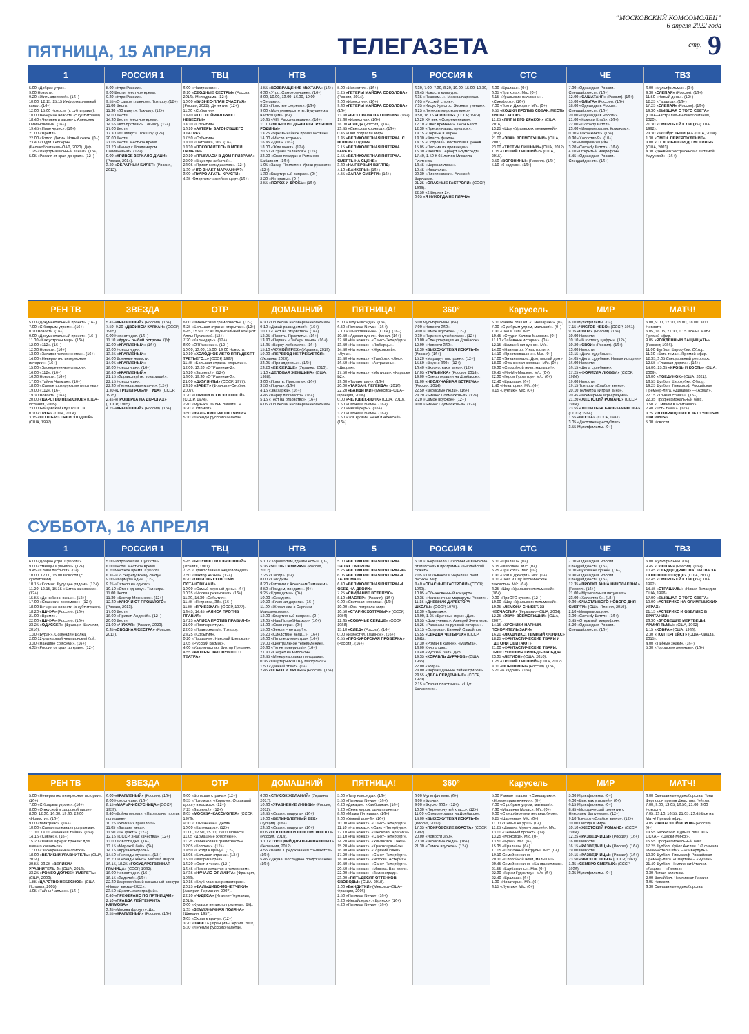ПЯТНИЦА, 15 АПРЕЛЯ
ТЕЛЕГАЗЕТА
“МОСКОВСКИЙ КОМСОМОЛЕЦ”
6 апреля 2022 года
стр. 9
1
5.00 «Доброе утро».
9.00 Новости.
9.20 «Жить здорово!». (16+)
10.00, 12.15, 15.15 Информационный канал. (16+)
12.00, 15.00 Новости (с субтитрами).
18.00 Вечерние новости (с субтитрами).
18.40 «Человек и закон» с Алексеем Пиманововым. (16+)
19.45 «Поле чудес». (16+)
21.00 «Время».
22.00 «Голос. Дети». Новый сезон. (0+)
23.40 «Одри Хепберн» (Великобритания–ОАЭ, 2020). Д/ф.
1.25 «Информационный канал». (16+)
5.05 «Россия от края до края». (12+)
РОССИЯ 1
5.00 «Утро России».
9.00 Вести. Местное время.
9.30 «Утро России».
9.55 «О самом главном». Ток-шоу. (12+)
11.00 Вести.
11.30 «60 минут». Ток-шоу. (12+)
14.00 Вести.
14.30 Вести. Местное время.
14.55 «Кто против?». Ток-шоу. (12+)
17.00 Вести.
17.30 «60 минут». Ток-шоу. (12+)
20.00 Вести.
21.05 Вести. Местное время.
21.20 «Вечер с Владимиром Соловьевым». (12+)
0.00 «КРИВОЕ ЗЕРКАЛО ДУШИ» (Россия, 2014).
3.20 «ОБРАТНЫЙ БИЛЕТ» (Россия, 2012).
ТВЦ
6.00 «Настроение».
8.10 «СВОДНЫЕ СЕСТРЫ» (Россия, 2016). Мелодрама. (12+)
10.00 «БИЗНЕС-ПЛАН СЧАСТЬЯ» (Россия, 2022). Детектив. (12+)
11.30 «События».
13.40 «КТО ПОЙМАЛ БУКЕТ НЕВЕСТЫ»
14.30 «События».
16.10 «АКТЕРЫ ЗАТОНУВШЕГО ТЕАТРА»
17.50 «События».
18.10 «Петровка, 38». (16+)
18.30 «ПОКОПАЙТЕСЬ В МОЕЙ ПАМЯТИ»
20.10 «ПРИГЛАСИ В ДОМ ПРИЗРАКА»
22.00 «В центре событий».
23.05 «Приют комедиантов». (12+)
1.30 «ЧТО ЗНАЕТ МАРИАННА?»
3.00 «ПУАРО АГАТЫ КРИСТИ»
4.35 Юмористический концерт. (16+)
НТВ
4.55 «ВОЗВРАЩЕНИЕ МУХТАРА» (16+)
6.30 «Утро. Самое лучшее». (16+)
8.00, 10.00, 13.00, 16.00, 19.00 «Сегодня».
8.25 «Простые секреты». (16+)
9.00 «Мои университеты. Будущее за настоящим». (6+)
10.35 «ЧП. Расследование». (16+)
11.10 «МОРСКИЕ ДЬЯВОЛЫ. РУБЕЖИ РОДИНЫ»
13.25 «Чрезвычайное происшествие».
14.00 «Место встречи».
16.45 «ДНК». (16+)
18.00 «Жди меня». (12+)
20.50 «Страна талантов». (12+)
23.20 «Своя правда» с Романом Бабаяном. (16+)
1.05 «Захар Прилепин. Уроки русского». (12+)
1.30 «Квартирный вопрос». (0+)
2.20 «Их нравы». (0+)
2.55 «ПОРОХ И ДРОБЬ» (16+)
5
5.00 «Известия». (16+)
5.25 «ГЕТЕРЫ МАЙОРА СОКОЛОВА» (Россия, 2014).
9.00 «Известия». (16+)
9.30 «ГЕТЕРЫ МАЙОРА СОКОЛОВА» (16+)
13.30 «БЕЗ ПРАВА НА ОШИБКУ» (16+)
17.30 «Известия». (16+)
18.00 «СЛЕД» (Россия). (16+)
23.45 «Светская хроника». (16+)
0.45 «Они потрясли мир».
1.35 «ВЕЛИКОЛЕПНАЯ ПЯТЕРКА. С НОВЫМ ГОДОМ»
2.15 «ВЕЛИКОЛЕПНАЯ ПЯТЕРКА. ГАРАЖ»
2.55 «ВЕЛИКОЛЕПНАЯ ПЯТЕРКА. СМЕРТЬ НА СЦЕНЕ»
3.30 «НА ПЕРВЫЙ ВЗГЛЯД»
4.10 «БАЙКЕРЫ» (16+)
4.45 «ЗАПАХ СМЕРТИ» (16+)
РОССИЯ К
6.30, 7.00, 7.30, 8.20, 10.00, 15.00, 19.30, 23.45 Новости культуры.
6.35 «Пешком...». Москва парковая.
7.05 «Русский стиль».
7.35 «Иисус Христос. Жизнь и учение».
8.25 «Легенды мирового кино».
8.50, 16.15 «ЛИВЕНЬ» (СССР, 1979).
10.20 XX век. «Современники».
12.10 «Цвет времени». Леон Бакст.
12.30 «Предки наших предков».
13.15 «Первые в мире».
13.30 «Власть факта».
14.15 «Острова». Ростислав Юренев.
15.05 «Письма из провинции».
15.30 «Энигма. Герберт Блумстедт».
17.40, 1.50 К 65-летию Михаила Плетнева.
18.45 «Царская ложа».
19.45 «Искатели».
20.30 «Линия жизни». Алексей Варламов.
21.25 «ОПАСНЫЕ ГАСТРОЛИ» (СССР, 1969).
22.50 «2 Верник 2».
0.05 «Я НИКОГДА НЕ ПЛАЧУ»
СТС
6.00 «Ералаш». (0+)
6.05 «Три кота». М/с. (0+)
6.15 «Уральские пельмени». «Смехbook». (16+)
7.00 «Том и Джерри». М/с. (0+)
9.55 «КОШКИ ПРОТИВ СОБАК. МЕСТЬ КИТТИ ГАЛОР»
11.25 «ПИТ И ЕГО ДРАКОН» (США, 2016).
13.25 «Шоу «Уральских пельменей». (16+)
21.00 «ЭВАН ВСЕМОГУЩИЙ» (США, 2007).
23.00 «ТРЕТИЙ ЛИШНИЙ» (США, 2012).
1.05 «ТРЕТИЙ ЛИШНИЙ-2» (США, 2015).
2.50 «ВОРОНИНЫ» (Россия). (16+)
5.10 «6 кадров». (16+)
ЧЕ
7.00 «Однажды в России. Спецдайджест». (16+)
12.00 «САШАТАНЯ» (Россия). (16+)
15.00 «ОЛЬГА» (Россия). (16+)
18.00 «Однажды в России. Спецдайджест». (16+)
20.00 «Однажды в России».
21.00 «Комеди Клаб». (16+)
22.00 «Comedy Баттл».
23.00 «Импровизация. Команды».
0.00 «Такое кино!». (16+)
0.30 «Холостяк-9». (18+)
1.50 «Импровизация».
3.20 «Comedy Баттл». (16+)
4.10 «Открытый микрофон».
5.45 «Однажды в России. Спецдайджест». (16+)
ТВ3
6.00 «Мультфильмы». (0+)
9.30 «СЛЕПАЯ» (Россия). (16+)
11.50 «Новый день». (12+)
12.25 «Гадалка». (16+)
17.25 «СЛЕПАЯ» (Россия). (16+)
19.30 «БЫВШАЯ С ТОГО СВЕТА» (США–Австралия–Великобритания, 2020).
21.30 «СМЕРТЬ ЕЙ К ЛИЦУ» (США, 1992).
23.30 «БЛЭЙД: ТРОИЦА» (США, 2004).
1.30 «ОМЕН. ПЕРЕРОЖДЕНИЕ»
3.00 «ОТ КОЛЫБЕЛИ ДО МОГИЛЫ» (США, 2003).
4.30 «Дневник экстрасенса с Фатимой Хадуевой». (16+)
РЕН ТВ
5.00 «Документальный проект». (16+)
7.00 «С бодрым утром!». (16+)
8.30 Новости. (16+)
9.00 «Документальный проект». (16+)
11.00 «Как устроен мир». (16+)
12.00 «112». (16+)
12.30 Новости. (16+)
13.00 «Загадки человечества». (16+)
14.00 «Невероятно интересные истории». (16+)
15.00 «Засекреченные списки».
16.00 «112». (16+)
16.30 Новости. (16+)
17.00 «Тайны Чапман». (16+)
18.00 «Самые шокирующие гипотезы».
19.00 «112». (16+)
19.30 Новости. (16+)
20.00 «ЦАРСТВО НЕБЕСНОЕ» (США–Испания, 2005).
23.00 Бойцовский клуб РЕН ТВ.
0.30 «ТРОЯ» (США, 2004).
3.15 «ОГОНЬ ИЗ ПРЕИСПОДНЕЙ» (США, 1997).
ЗВЕЗДА
5.45 «КРАПЛЕНЫЙ» (Россия). (16+)
7.50, 9.20 «ДВОЙНОЙ КАПКАН» (СССР, 1985).
9.00 Новости дня. (16+)
11.10 «Урук – рыбий остров». Д/ф.
12.00 «КРАПЛЕНЫЙ» (16+)
13.00 Новости дня.
13.25 «КРАПЛЕНЫЙ»
14.00 Военные новости.
14.05 «КРАПЛЕНЫЙ»
18.00 Новости дня. (16+)
18.40 «КРАПЛЕНЫЙ»
21.15 «Здравствуйте, товарищи!».
22.15 Новости дня.
22.30 «Легендарные матчи». (12+)
1.30 «СТРЕЛЫ РОБИН ГУДА» (СССР, 1975).
2.45 «ПРОВЕРКА НА ДОРОГАХ» (СССР, 1985).
4.25 «КРАПЛЕНЫЙ» (Россия). (16+)
ОТР
6.00 «Финансовая грамотность». (12+)
6.25 «Большая страна: открытие». (12+)
6.45, 15.50, 22.40 Музыкальный концерт Аллы Пугачевой. (12+)
7.20 «Календарь». (12+)
8.00 «ОТРажение». (12+)
10.00, 13.00, 15.00, 19.00 Новости.
10.10 «ХОЛОДНОЕ ЛЕТО ПЯТЬДЕСЯТ ТРЕТЬЕГО...» (СССР, 1987).
11.45 «Большая страна: открытие».
12.00, 13.20 «ОТРажение-2».
16.20 «За дело!». (12+)
18.00, 19.30 «ОТРажение-3».
21.00 «ДУЭЛЯНТЫ» (СССР, 1977).
23.10 «ЗАВЕТ» (Франция–Сербия, 2007).
1.20 «ОТРОКИ ВО ВСЕЛЕННОЙ» (СССР, 1974).
2.40 «Музыка. Фильм памяти...».
3.20 «Потомки».
3.50 «ФАЛЬШИВО-МОНЕТЧИКИ»
5.30 «Легенды русского балета».
ДОМАШНИЙ
6.30 «По делам несовершеннолетних».
9.10 «Давай разведемся!». (16+)
10.10 «Тест на отцовство». (16+)
12.25 «Понять. Простить». (16+)
13.30 «Порча». «Забери меня». (16+)
14.35 «Верну любимого». (16+)
15.10 «ЧУЖОЙ ГРЕХ» (Украина, 2019).
19.00 «ПЕРЕВОД НЕ ТРЕБУЕТСЯ» (Украина, 2020).
23.05 «Про здоровье». (16+)
23.20 «ЕЕ СЕРДЦЕ» (Украина, 2010).
1.10 «ДЕЛОВАЯ ЖЕНЩИНА» (США, 1988).
3.00 «Понять. Простить». (16+)
3.50 «Порча». (16+)
4.15 «Знахарка». (16+)
4.45 «Верну любимого». (16+)
5.15 «Тест на отцовство». (16+)
6.05 «По делам несовершеннолетних».
ПЯТНИЦА!
5.00 «Тату навсегда». (16+)
6.40 «Пятница News». (16+)
7.10 «Зачарованные». (США). (16+)
10.40 «Адская кухня». Финал. (16+)
12.40 «На ножах». «Санкт-Петербург».
13.40 «На ножах». «Люберцы».
14.40 «На ножах». «Жуковский». «Луна».
15.40 «На ножах». «Тамбов». «Лес».
16.50 «На ножах». «Астрахань». «Дворик».
17.50 «На ножах». «Мытищи». «Караоке Б2».
19.00 «Талант шоу». (16+)
20.00 «ТАРЗАН. ЛЕГЕНДА» (2016).
22.20 «БАНДИТКИ» (Мексика–США–Франция, 2006).
0.00 «ЧЕЛОВЕК-ВОЛК» (США, 2010).
1.50 «Пятница News». (16+)
2.20 «Инсайдеры». (16+)
3.20 «Пятница News». (16+)
3.50 «Зов крови». «Аня и Алексей». (16+)
360°
6.00 Мультфильмы. (6+)
7.00 «Новости 360».
9.00 «Самое вкусное». (12+)
9.30 «Перевернутый класс». (12+)
10.00 «Спецоперация на Донбассе».
12.00 «Новости 360».
12.30 «ВЫХОЖУ ТЕБЯ ИСКАТЬ-2» (Россия). (16+)
15.20 «Маршрут построен». (12+)
15.50 «Вкусно 360». (12+)
16.40 «Вкусно, как в кино». (12+)
17.05 «ТАЛЬНИКА» (Россия, 2014).
19.00 «Спецоперация на Донбассе».
21.00 «НЕСЛУЧАЙНАЯ ВСТРЕЧА» (Россия, 2014).
22.50 «Взрослые люди». (16+)
23.20 «Бизнес Подмосковья». (12+)
2.20 «Самое вкусное». (12+)
3.00 «Бизнес Подмосковья». (12+)
Карусель
5.00 Ранние пташки. «Смешарики». (0+)
7.00 «С добрым утром, малыши!». (0+)
7.30 «Лео и Тиг». М/с.
10.45 «Студия Каляки-Маляки». (0+)
11.10 «Забавные истории». (0+)
12.15 «Волшебная кухня». М/с.
14.00 «Навигатор. У нас гостит».
14.10 «Простоквашино». М/с. (0+)
17.00 «Энчантималс. Дом, милый дом».
18.00 «Оранжевая корова». М/с. (0+)
20.30 «Спокойной ночи, малыши!».
20.45 «Ми-Ми-Мишки». М/с. (0+)
22.30 «Герои Гуджитсу». М/с. (6+)
22.40 «Ералаш». (6+)
1.40 «Новаторы». М/с. (6+)
3.15 «Лунтик». М/с. (0+)
МИР
6.10 Мультфильмы. (0+)
7.15 «ЧИСТОЕ НЕБО» (СССР, 1961).
9.05 «СВОИ» (Россия). (16+)
10.00 Новости.
10.10 «В гостях у цифры». (12+)
10.20 «СВОИ» (Россия). (16+)
13.00 Новости.
13.15 «Дела судебные».
14.05 «Дела судебные. Новые истории».
16.00 Новости.
16.15 «Дела судебные».
17.25 «ФОРМУЛА ЛЮБВИ» (СССР, 1984).
19.00 Новости.
19.15 Ток-шоу «Слабое звено».
20.10 Телеигра «Игра в кино».
20.45 «Всемирные игры разума».
21.20 «ЖЕСТОКИЙ РОМАНС» (СССР, 1984).
23.55 «ЖЕНИТЬБА БАЛЬЗАМИНОВА» (СССР, 1964).
1.55 «ВЕСНА» (СССР, 1947).
3.05 «Достояние республик».
3.55 Мультфильмы. (0+)
МАТЧ!
6.00, 9.00, 12.30, 15.00, 18.00, 3.00 Новости.
6.05, 18.05, 21.30, 0.15 Все на Матч! Прямой эфир.
9.05 «РОЖДЕННЫЙ ЗАЩИЩАТЬ» (Гонконг, 1986).
11.00 Футбол. Еврокубки. Обзор.
11.30 «Есть тема!». Прямой эфир.
12.35, 3.05 Специальный репортаж.
12.55 «Главная дорога». (16+)
14.00, 15.05 «КРОВЬ И КОСТЬ» (США, 2009).
16.00 «ПОЕДИНОК» (США, 2021).
18.55 Футбол. Еврокубки. Обзор.
19.25 Футбол. Тинькофф Российская Премьер-лига. «Динамо» – «Ахмат».
22.15 «Точная ставка». (16+)
22.35 Профессиональный бокс.
0.50 «С мячом в Британию».
2.40 «Есть тема!». (12+)
3.25 «ВОЗВРАЩЕНИЕ К 36 СТУПЕНЯМ ШАОЛИНЯ»
5.30 Новости.
СУББОТА, 16 АПРЕЛЯ
1
6.00 «Доброе утро. Суббота».
9.00 «Умницы и умники». (12+)
9.45 «Слово пастыря». (0+)
10.00, 12.00, 15.00 Новости (с субтитрами).
10.15 «Космос. Будущее рядом». (12+)
11.20, 12.15, 15.15 «Битва за космос». (12+)
15.55 «До небес и выше». (12+)
17.00 «Спасение в космосе». (12+)
18.00 Вечерние новости (с субтитрами).
18.20 «ШИФР» (Россия). (16+)
21.00 «Время».
22.00 «ШИФР» (Россия). (16+)
23.25 «ОДИССЕЯ» (Франция–Бельгия, 2016).
1.30 «Буран». Созвездие Волка.
2.00 12-раундовый чемпионский бой.
3.30 «Наедине со всеми». (16+)
4.35 «Россия от края до края». (12+)
РОССИЯ 1
5.00 «Утро России. Суббота».
8.00 Вести. Местное время.
8.20 Местное время. Суббота.
8.35 «По секрету всему свету».
9.00 «Формула еды». (12+)
9.25 «Пятеро на одного».
10.10 «Сто к одному». Телеигра.
11.00 Вести.
11.30 «Доктор Мясников». (12+)
12.30 «КЛЮЧИ ОТ ПРОШЛОГО» (Россия, 2013).
17.00 Вести.
18.00 «Привет, Андрей!». (12+)
20.00 Вести.
21.00 «ЧУЖАЯ» (Россия, 2020).
0.35 «СВОДНАЯ СЕСТРА» (Россия, 2013).
ТВЦ
5.45 «БЕЗУМНО ВЛЮБЛЕННЫЙ» (Италия, 1981).
7.25 «Православная энциклопедия».
7.50 «Фактор жизни». (12+)
8.20 «ЛЮБОВЬ СО ВСЕМИ ОСТАНОВКАМИ»
10.00 «Самый вкусный день». (6+)
10.35 «Москва резиновая». (16+)
11.30, 14.30 «События».
11.45 «Петровка, 38». (16+)
11.55 «ПРИЕЗЖАЯ» (СССР, 1977).
13.45, 14.45 «АЛИСА ПРОТИВ ПРАВИЛ»
17.25 «АЛИСА ПРОТИВ ПРАВИЛ-2»
21.00 «Постскриптум».
22.05 «Право знать!». Ток-шоу.
23.25 «События».
0.20 «Прощание. Николай Щелоков».
1.05 «Русский космос».
4.00 «Удар властью. Виктор Гришин».
4.55 «АКТЕРЫ ЗАТОНУВШЕГО ТЕАТРА»
НТВ
5.10 «Хорошо там, где мы есть!». (0+)
5.35 «ЧЕСТЬ САМУРАЯ» (Россия, 2012).
7.25 «Смотр». (0+)
8.00 «Сегодня».
8.20 «Готовим с Алексеем Зиминым».
8.50 «Поедем, поедим!». (0+)
9.25 «Едим дома». (0+)
10.00 «Сегодня».
10.20 «Главная дорога». (16+)
11.00 «Живая еда с Сергеем Малоземовым».
12.00 «Квартирный вопрос». (0+)
13.05 «НашПотребНадзор». (16+)
14.00 «Своя игра». (0+)
15.00 «Земля – не шар?».
16.20 «Следствие вели...». (16+)
18.00 «По следу монстра». (16+)
19.00 «Центральное телевидение».
20.30 «Ты не поверишь!». (16+)
21.30 «Секрет на миллион».
23.45 «Международная пилорама».
0.35 «Квартирник НТВ у Маргулиса».
1.50 «Дачный ответ». (0+)
2.45 «ПОРОХ И ДРОБЬ» (Россия). (16+)
5
5.00 «ВЕЛИКОЛЕПНАЯ ПЯТЕРКА. ЗАПАХ СМЕРТИ»
5.25 «ВЕЛИКОЛЕПНАЯ ПЯТЕРКА-4»
6.05 «ВЕЛИКОЛЕПНАЯ ПЯТЕРКА-4. ТАЛИСМАН»
6.40 «ВЕЛИКОЛЕПНАЯ ПЯТЕРКА-4. ОБЕД НА ДВОИХ»
7.25 «СВИДАНИЕ ВСЛЕПУЮ»
8.10 «МАСТЕР» (Россия). (16+)
9.00 «Светская хроника». (16+)
10.00 «Они потрясли мир».
10.50 «СТАРИК ХОТТАБЫЧ» (СССР, 1956).
12.35 «СОБАЧЬЕ СЕРДЦЕ» (СССР, 1988).
15.10 «СЛЕД» (Россия). (16+)
0.00 «Известия. Главное». (16+)
0.55 «ПРОКУРОРСКАЯ ПРОВЕРКА» (Россия). (16+)
РОССИЯ К
6.30 «Пьер Паоло Пазолини «Евангелие от Матфея» в программе «Библейский сюжет».
7.05 «Как Львенок и Черепаха пели песню». М/ф.
8.40 «ОПАСНЫЕ ГАСТРОЛИ» (СССР, 1969).
10.05 «Обыкновенный концерт».
10.35 «Неизвестные маршруты России».
11.15 «ДНЕВНИК ДИРЕКТОРА ШКОЛЫ» (СССР, 1975).
12.30 «Эрмитаж».
13.00, 1.25 «Брачные игры». Д/ф.
13.55 «Дом ученых». Алексей Желтиков.
14.25 «Рассказы из русской истории».
15.15 «Острова». Евгений Самойлов.
15.55 «СЕРДЦА ЧЕТЫРЕХ» (СССР, 1941).
17.30 «Роман в камне». «Мальта».
18.00 Кино о кино.
18.40 «Русский бал». Д/ф.
19.35 «КОРАБЛЬ ДУРАКОВ» (США, 1965).
22.00 «Агора».
23.00 «Неразгаданные тайны грибов».
23.55 «ДЕЛА СЕРДЕЧНЫЕ» (СССР, 1973).
2.15 «Старая пластинка». «Шут Балакирев».
СТС
6.00 «Ералаш». (0+)
6.05 «Фиксики». М/с. (0+)
6.25 «Три кота». М/с. (0+)
7.30 «Том и Джерри». М/с. (0+)
8.00 «Лекс и Плу. Космические таксисты». М/с. (6+)
8.25 «Шоу «Уральских пельменей». (16+)
9.00 «ПроСТО кухня». (12+)
10.00 «Шоу «Уральских пельменей».
10.35 «ЛЕМОНИ СНИКЕТ. 33 НЕСЧАСТЬЯ» (Германия–США, 2004).
12.25 «ЭВАН ВСЕМОГУЩИЙ» (США, 2007).
14.15 «ХРОНИКИ НАРНИИ. ПОКОРИТЕЛЬ ЗАРИ»
16.20 «ЛЮДИ ИКС. ТЕМНЫЙ ФЕНИКС»
18.25 «ФАНТАСТИЧЕСКИЕ ТВАРИ И ГДЕ ОНИ ОБИТАЮТ»
21.00 «ФАНТАСТИЧЕСКИЕ ТВАРИ. ПРЕСТУПЛЕНИЯ ГРИН-ДЕ-ВАЛЬДА»
23.35 «ЛЕГИОН» (США, 2010).
1.25 «ТРЕТИЙ ЛИШНИЙ» (США, 2012).
3.00 «ВОРОНИНЫ» (Россия). (16+)
5.20 «6 кадров». (16+)
ЧЕ
7.00 «Однажды в России. Спецдайджест». (16+)
9.00 «Бузова на кухне». (16+)
9.30 «Однажды в России. Спецдайджест». (16+)
12.35 «ПРОЕКТ АННА НИКОЛАЕВНА» (Россия). (16+)
21.00 «Музыкальная интуиция».
23.00 «Холостяк-9». (18+)
0.30 «СЧАСТЛИВОГО НОВОГО ДНЯ СМЕРТИ» (США–Япония, 2019).
2.10 «Импровизация».
3.00 «Comedy Баттл». (16+)
3.45 «Открытый микрофон».
5.20 «Однажды в России. Спецдайджест». (16+)
ТВ3
6.00 Мультфильмы. (0+)
9.45 «СЛЕПАЯ» (Россия). (16+)
10.45 «СЕРДЦЕ ДРАКОНА: БИТВА ЗА ОГНЕННОЕ СЕРДЦЕ» (США, 2017).
12.45 «СМЕРТЬ ЕЙ К ЛИЦУ» (США, 1992).
14.45 «СТРАШИЛЫ» (Новая Зеландия–США, 1996).
17.00 «БЫВШАЯ С ТОГО СВЕТА»
19.00 «АСТЕРИКС НА ОЛИМПИЙСКИХ ИГРАХ»
21.15 «АСТЕРИКС И ОБЕЛИКС В БРИТАНИИ»
23.30 «ЗЛОВЕЩИЕ МЕРТВЕЦЫ: АРМИЯ ТЬМЫ» (США, 1992).
1.15 «КОБРА» (США, 1986).
2.30 «ПОЛТЕРГЕЙСТ» (США–Канада, 2015).
4.00 «Тайные знаки». (16+)
5.30 «Городские легенды». (16+)
РЕН ТВ
5.00 «Невероятно интересные истории». (16+)
7.00 «С бодрым утром!». (16+)
8.00 «О вкусной и здоровой пище».
8.30, 12.30, 16.30, 19.30, 23.00 «Новости». (16+)
9.00 «Минтранс». (16+)
10.00 «Самая полезная программа».
11.00, 13.00 «Военная тайна». (16+)
14.15 «Совбез». (16+)
15.20 «Новая афера: тренинг для вашего кошелька».
17.00 «Засекреченные списки».
18.00 «ВЕЛИКИЙ УРАВНИТЕЛЬ» (США, 2014).
20.55, 23.25 «ВЕЛИКИЙ УРАВНИТЕЛЬ-2» (США, 2018).
23.25 «РОМЕО ДОЛЖЕН УМЕРЕТЬ» (США, 2000).
1.55 «ЦАРСТВО НЕБЕСНОЕ» (США–Испания, 2005).
4.05 «Тайны Чапман». (16+)
ЗВЕЗДА
6.00 «КРАПЛЕНЫЙ» (Россия). (16+)
8.00 Новости дня. (16+)
8.15 «МАРЬЯ-ИСКУСНИЦА» (СССР, 1959).
9.40 «Война миров». «Партизаны против полицаев».
10.25 «Улика из прошлого».
11.05 «Загадки века».
11.50 «Не факт!». (12+)
12.15 «СССР. Знак качества». (12+)
13.00 Новости дня. (16+)
13.15 «Морской бой». (6+)
14.15 «Круиз-контроль».
14.50 «Легенды музыки». (12+)
15.20 «Легенды кино». Михаил Жаров.
16.15, 18.25 «ГОСУДАРСТВЕННАЯ ГРАНИЦА» (СССР, 1982).
18.00 Новости дня. (16+)
18.15 «Задело!». (16+)
22.30 Всероссийский вокальный конкурс «Новая звезда-2022».
23.50 «Десять фотографий».
0.40 «ПРЕФЕРАНС ПО ПЯТНИЦАМ»
2.10 «ПРАВДА ЛЕЙТЕНАНТА КЛИМОВА»
3.35 «Москва фронту». Д/с.
3.55 «КРАПЛЕНЫЙ» (Россия). (16+)
ОТР
6.00 «Большая страна». (12+)
6.55 «Потомки». «Королев. Отдавший дорогу в космос». (12+)
7.25 «За дело!». (12+)
8.05 «МОСКВА–КАССИОПЕЯ» (СССР, 1973).
9.30 «ОТРажение». Детям.
10.00 «Календарь». (12+)
11.00, 12.50, 15.00, 19.00 Новости.
11.05 «Домашние животные».
11.25 «Финансовая грамотность».
12.05 «Коллеги». (12+)
13.50 «Сходи к врачу». (12+)
14.05 «Большая страна». (12+)
15.10 «Фабрика грез».
16.20 «Свет и тени». (12+)
16.45 «Песня остается с человеком».
17.35 «НАЧАЛО ОТ ЛИФТА» (Франция, 1988).
19.15 «Клуб главных редакторов».
20.25 «ФАЛЬШИВО-МОНЕТЧИКИ» (Австрия–Германия, 2007).
22.10 «ЧУДЕСА» (Италия–Германия, 2014).
0.00 «Кулаков великого предела». Д/ф.
1.35 «ЗЕМЛЯНИЧНАЯ ПОЛЯНА» (Швеция, 1957).
3.05 «Сходи к врачу». (12+)
3.20 «ЗАВЕТ» (Франция–Сербия, 2007).
5.30 «Легенды русского балета».
ДОМАШНИЙ
6.30 «СПИСОК ЖЕЛАНИЙ» (Украина, 2017).
10.30 «УРАВНЕНИЕ ЛЮБВИ» (Россия, 2011).
18.45 «Скажи, подруга». (16+)
19.00 «ВЕЛИКОЛЕПНЫЙ ВЕК» (Турция). (16+)
23.50 «Скажи, подруга». (16+)
0.05 «ПОЛОВИНКИ НЕВОЗМОЖНОГО» (Россия, 2014).
3.10 «ТУРЕЦКИЙ ДЛЯ НАЧИНАЮЩИХ» (Германия, 2012).
4.55 «Ванга. Предсказания сбываются». (16+)
5.45 «Джуна: Последнее предсказание». (16+)
ПЯТНИЦА!
5.00 «Тату навсегда». (16+)
5.50 «Пятница News». (16+)
6.20 «Дикари». «Камбоджа». (16+)
7.20 «Семь миров, одна планета».
8.30 «Мамы Пятницы». (16+)
9.00 «Умный дом-3». (16+)
10.00 «На ножах». «Санкт-Петербург».
11.10 «На ножах». «Санкт-Петербург».
12.10 «На ножах». «Щелково. Арабика».
13.10 «На ножах». «Санкт-Петербург».
14.20 «На ножах». «Ульяновск. Deku».
15.20 «На ножах». «Красноармейск».
16.30 «На ножах». «Горячий ключ».
17.20 «На ножах». «Санкт-Петербург».
18.30 «На ножах». «Москва. Астерия».
19.40 «На ножах». «Санкт-Петербург».
20.50 «На ножах». «Москва. Все свои».
22.00 «На ножах». «Зеленоград».
23.00 «ПЯТЬДЕСЯТ ОТТЕНКОВ СВОБОДЫ» (США, 2018).
1.00 «БАНДИТКИ» (Мексика–США–Франция, 2006).
2.50 «Пятница News». (16+)
3.20 «Инсайдеры». «Брянск». (16+)
4.20 «Пятница News». (16+)
360°
6.00 Мультфильмы. (6+)
8.00 «Будни».
9.00 «Вкусно 360». (12+)
10.30 «Перевернутый класс». (12+)
11.00 «Спецоперация на Донбассе».
14.00 «ВЫХОЖУ ТЕБЯ ИСКАТЬ-2» (Россия, 2012).
17.35 «ПОКРОВСКИЕ ВОРОТА» (СССР, 1982).
20.00 «Новости 360».
20.30 «Взрослые люди». (16+)
21.30 «Самое вкусное». (12+)
Карусель
5.00 Ранние пташки. «Смешарики». «Новые приключения». (0+)
7.00 «С добрым утром, малыши!».
7.30 «Машинки Мокас». М/с. (0+)
9.00 «Съедобное или несъедобное».
9.25 «Царевны». М/с. (0+)
11.00 «Семья на ура!». (0+)
11.25 «Долина Муми-троллей». М/с.
13.00 «Зеленый проект». (0+)
13.25 «Монсики». М/с. (0+)
13.50 «Буба». М/с. (6+)
15.35 «Ералаш». (6+)
17.05 «Сказочный патруль». М/с. (0+)
19.10 Семейное кино.
20.30 «Спокойной ночи, малыши!».
20.45 Семейное кино. «Банда котиков».
21.55 «Барбоскины». М/с. (0+)
22.30 «Герои Гуджитсу». М/с. (6+)
22.40 «Ералаш». (6+)
1.00 «Новаторы». М/с. (6+)
3.15 «Лунтик». М/с. (0+)
МИР
5.00 Мультфильмы. (0+)
6.00 «Все, как у людей». (6+)
6.15 Мультфильмы. (0+)
8.45 «Исторический детектив с Николаем Валуевым». (12+)
9.10 Ток-шоу «Слабое звено». (12+)
10.00 Погода в мире.
10.10 «ЖЕСТОКИЙ РОМАНС» (СССР, 1984).
12.25 «РАЗВЕДЧИЦЫ» (Россия). (16+)
16.00 Новости.
16.15 «РАЗВЕДЧИЦЫ» (Россия). (16+)
19.00 Новости.
19.15 «РАЗВЕДЧИЦЫ» (Россия). (16+)
23.50 «ЧИСТОЕ НЕБО» (СССР, 1961).
1.35 «СЕМЕРО СМЕЛЫХ» (СССР, 1936).
3.05 Мультфильмы. (0+)
МАТЧ!
6.00 Смешанные единоборства. Тони Фергюсон против Джастина Гейтжи.
7.00, 9.00, 13.05, 16.50, 21.00, 3.00 Новости.
7.05, 13.10, 16.55, 21.05, 23.45 Все на Матч! Прямой эфир.
9.05 «ЗАПАСНОЙ ИГРОК» (Россия). (6+)
13.55 Баскетбол. Единая лига ВТБ. ЦСКА – «Цмоки-Минск».
15.55 Профессиональный бокс.
17.25 Футбол. Кубок Англии. 1/2 финала. «Манчестер Сити» – «Ливерпуль».
19.30 Футбол. Тинькофф Российская Премьер-лига. «Спартак» – «Рубин».
21.40 Футбол. Чемпионат Италии. «Лацио» – «Торино».
0.30 Легкая атлетика.
2.00 Волейбол. Чемпионат России.
3.05 Новости.
3.30 Смешанные единоборства.